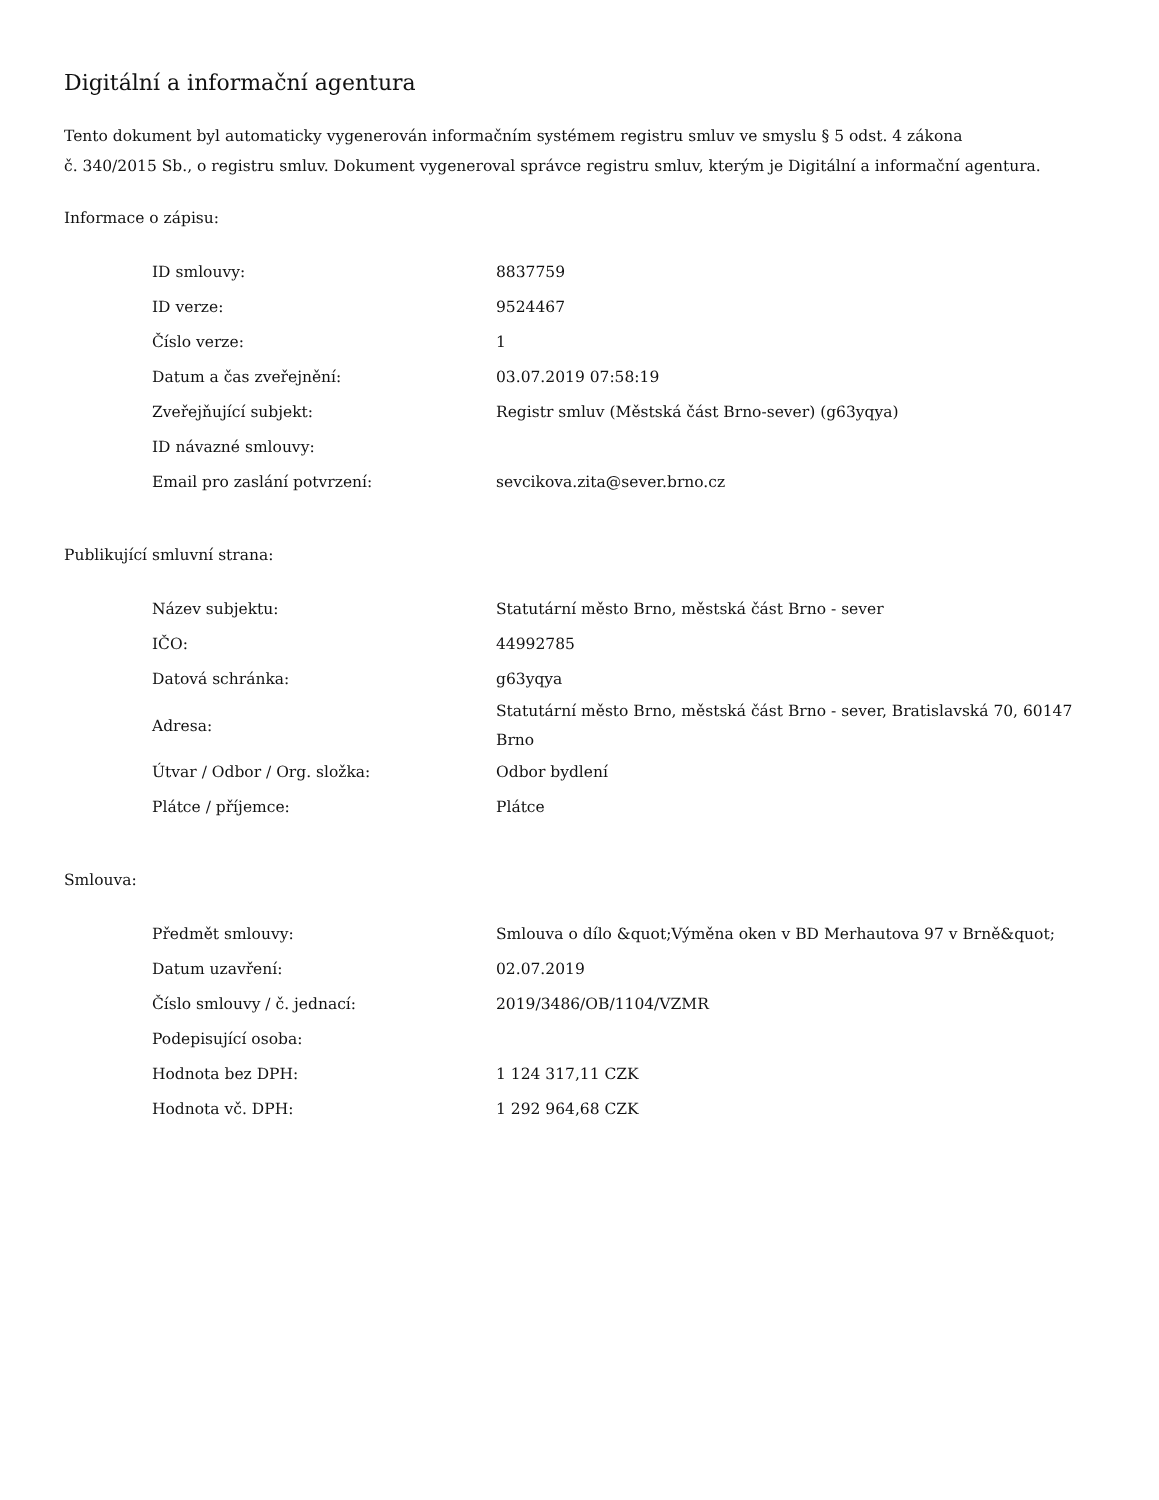Digitální a informační agentura
Tento dokument byl automaticky vygenerován informačním systémem registru smluv ve smyslu § 5 odst. 4 zákona
č. 340/2015 Sb., o registru smluv. Dokument vygeneroval správce registru smluv, kterým je Digitální a informační agentura.
Informace o zápisu:
| ID smlouvy: | 8837759 |
| ID verze: | 9524467 |
| Číslo verze: | 1 |
| Datum a čas zveřejnění: | 03.07.2019 07:58:19 |
| Zveřejňující subjekt: | Registr smluv (Městská část Brno-sever) (g63yqya) |
| ID návazné smlouvy: | |
| Email pro zaslání potvrzení: | sevcikova.zita@sever.brno.cz |
Publikující smluvní strana:
| Název subjektu: | Statutární město Brno, městská část Brno - sever |
| IČO: | 44992785 |
| Datová schránka: | g63yqya |
| Adresa: | Statutární město Brno, městská část Brno - sever, Bratislavská 70, 60147 Brno |
| Útvar / Odbor / Org. složka: | Odbor bydlení |
| Plátce / příjemce: | Plátce |
Smlouva:
| Předmět smlouvy: | Smlouva o dílo &quot;Výměna oken v BD Merhautova 97 v Brně&quot; |
| Datum uzavření: | 02.07.2019 |
| Číslo smlouvy / č. jednací: | 2019/3486/OB/1104/VZMR |
| Podepisující osoba: | |
| Hodnota bez DPH: | 1 124 317,11 CZK |
| Hodnota vč. DPH: | 1 292 964,68 CZK |